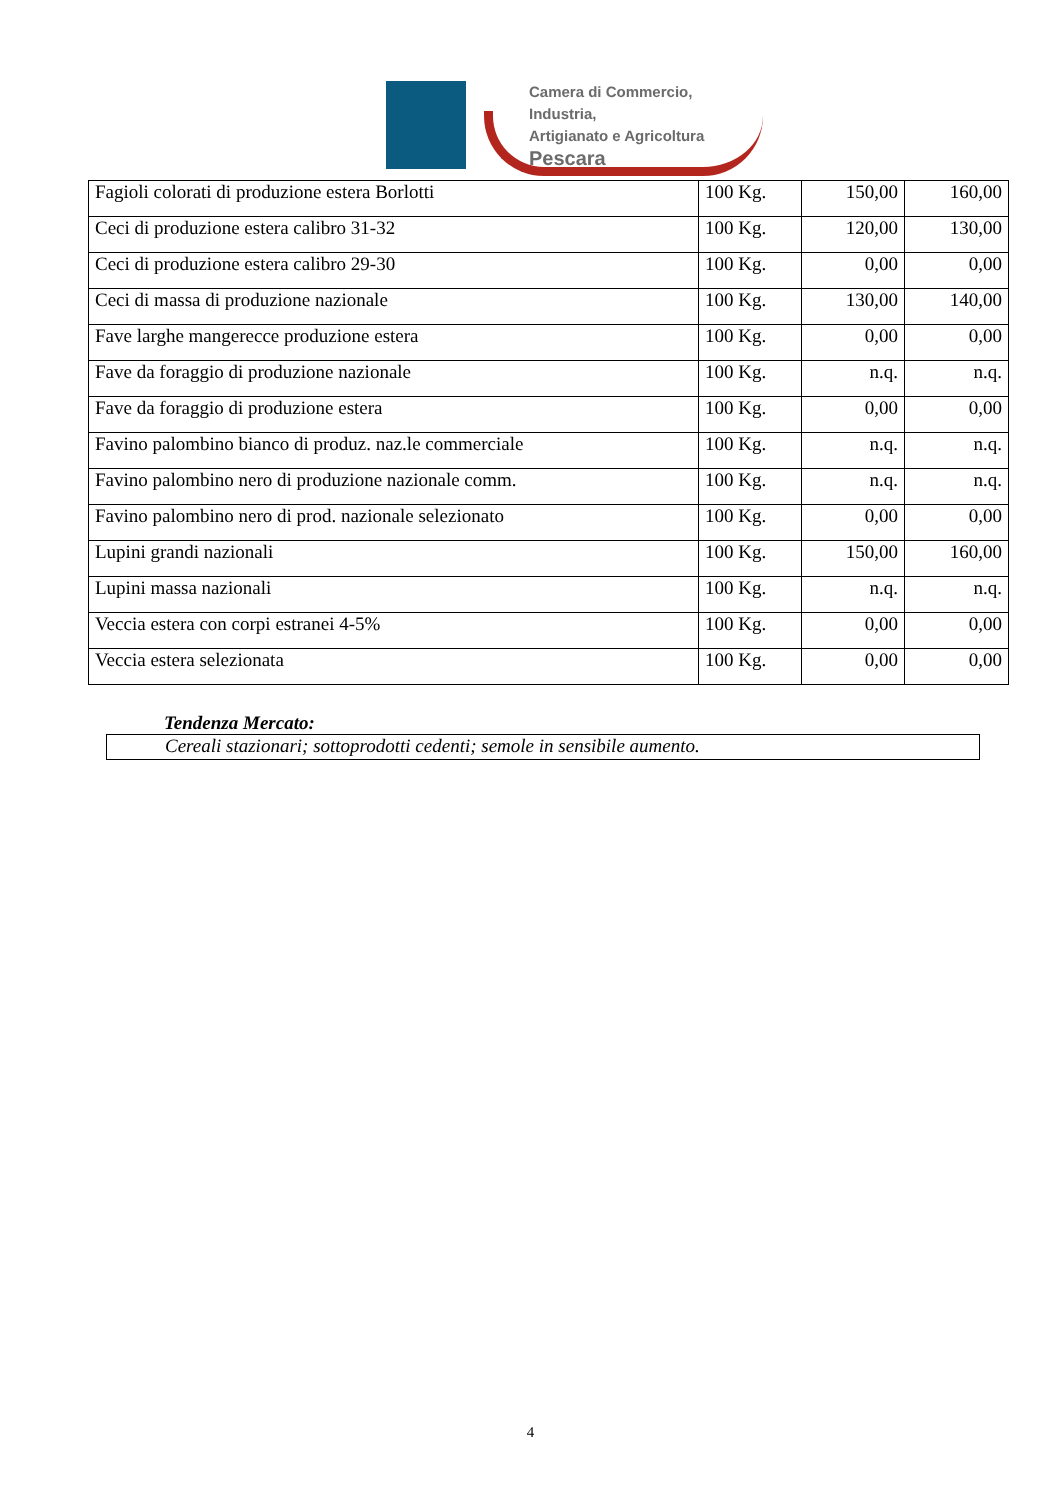Camera di Commercio, Industria,
Artigianato e Agricoltura
Pescara
| Fagioli colorati di produzione estera Borlotti | 100 Kg. | 150,00 | 160,00 |
| Ceci di produzione estera calibro 31-32 | 100 Kg. | 120,00 | 130,00 |
| Ceci di produzione estera calibro 29-30 | 100 Kg. | 0,00 | 0,00 |
| Ceci di massa di produzione nazionale | 100 Kg. | 130,00 | 140,00 |
| Fave larghe mangerecce produzione estera | 100 Kg. | 0,00 | 0,00 |
| Fave da foraggio di produzione nazionale | 100 Kg. | n.q. | n.q. |
| Fave da foraggio di produzione estera | 100 Kg. | 0,00 | 0,00 |
| Favino palombino bianco di produz. naz.le commerciale | 100 Kg. | n.q. | n.q. |
| Favino palombino nero di produzione nazionale comm. | 100 Kg. | n.q. | n.q. |
| Favino palombino nero di prod. nazionale selezionato | 100 Kg. | 0,00 | 0,00 |
| Lupini grandi nazionali | 100 Kg. | 150,00 | 160,00 |
| Lupini massa nazionali | 100 Kg. | n.q. | n.q. |
| Veccia estera con corpi estranei 4-5% | 100 Kg. | 0,00 | 0,00 |
| Veccia estera selezionata | 100 Kg. | 0,00 | 0,00 |
Tendenza Mercato:
Cereali stazionari; sottoprodotti cedenti; semole in sensibile aumento.
4